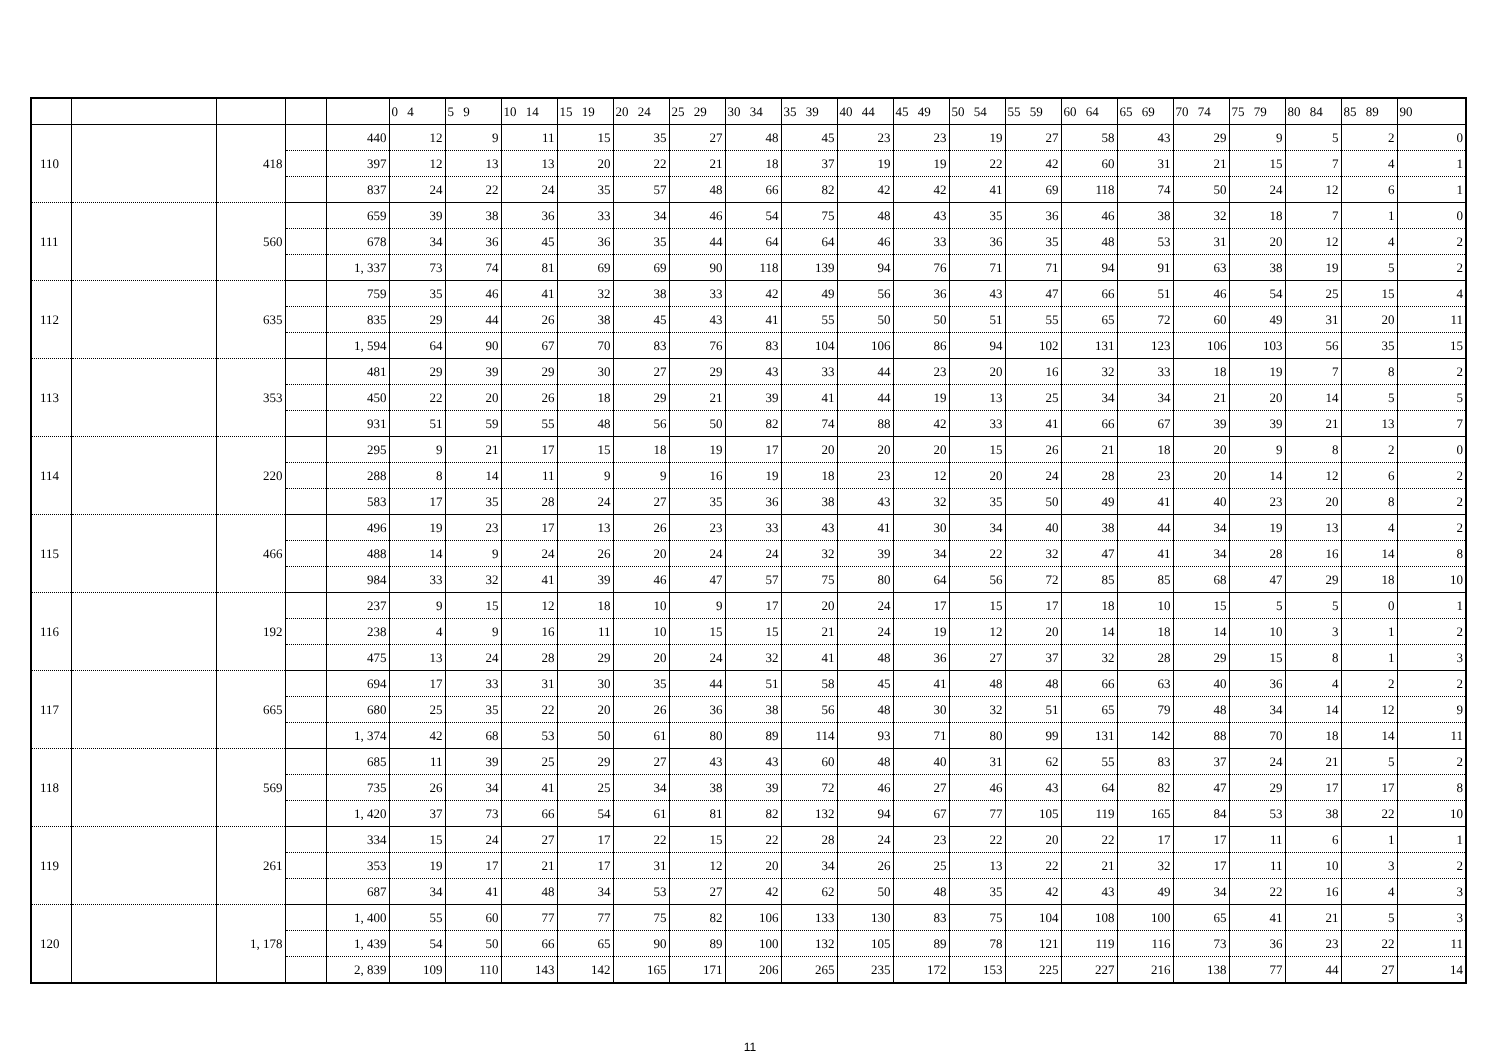| | | | | | 0 4 | 5 9 | 10 14 | 15 19 | 20 24 | 25 29 | 30 34 | 35 39 | 40 44 | 45 49 | 50 54 | 55 59 | 60 64 | 65 69 | 70 74 | 75 79 | 80 84 | 85 89 | 90 |
| --- | --- | --- | --- | --- | --- | --- | --- | --- | --- | --- | --- | --- | --- | --- | --- | --- | --- | --- | --- | --- | --- | --- | --- |
| 110 | | 418 | | 440 | 12 | 9 | 11 | 15 | 35 | 27 | 48 | 45 | 23 | 23 | 19 | 27 | 58 | 43 | 29 | 9 | 5 | 2 | 0 |
| | | | | 397 | 12 | 13 | 13 | 20 | 22 | 21 | 18 | 37 | 19 | 19 | 22 | 42 | 60 | 31 | 21 | 15 | 7 | 4 | 1 |
| | | | | 837 | 24 | 22 | 24 | 35 | 57 | 48 | 66 | 82 | 42 | 42 | 41 | 69 | 118 | 74 | 50 | 24 | 12 | 6 | 1 |
| 111 | | 560 | | 659 | 39 | 38 | 36 | 33 | 34 | 46 | 54 | 75 | 48 | 43 | 35 | 36 | 46 | 38 | 32 | 18 | 7 | 1 | 0 |
| | | | | 678 | 34 | 36 | 45 | 36 | 35 | 44 | 64 | 64 | 46 | 33 | 36 | 35 | 48 | 53 | 31 | 20 | 12 | 4 | 2 |
| | | | | 1, 337 | 73 | 74 | 81 | 69 | 69 | 90 | 118 | 139 | 94 | 76 | 71 | 71 | 94 | 91 | 63 | 38 | 19 | 5 | 2 |
| 112 | | 635 | | 759 | 35 | 46 | 41 | 32 | 38 | 33 | 42 | 49 | 56 | 36 | 43 | 47 | 66 | 51 | 46 | 54 | 25 | 15 | 4 |
| | | | | 835 | 29 | 44 | 26 | 38 | 45 | 43 | 41 | 55 | 50 | 50 | 51 | 55 | 65 | 72 | 60 | 49 | 31 | 20 | 11 |
| | | | | 1, 594 | 64 | 90 | 67 | 70 | 83 | 76 | 83 | 104 | 106 | 86 | 94 | 102 | 131 | 123 | 106 | 103 | 56 | 35 | 15 |
| 113 | | 353 | | 481 | 29 | 39 | 29 | 30 | 27 | 29 | 43 | 33 | 44 | 23 | 20 | 16 | 32 | 33 | 18 | 19 | 7 | 8 | 2 |
| | | | | 450 | 22 | 20 | 26 | 18 | 29 | 21 | 39 | 41 | 44 | 19 | 13 | 25 | 34 | 34 | 21 | 20 | 14 | 5 | 5 |
| | | | | 931 | 51 | 59 | 55 | 48 | 56 | 50 | 82 | 74 | 88 | 42 | 33 | 41 | 66 | 67 | 39 | 39 | 21 | 13 | 7 |
| 114 | | 220 | | 295 | 9 | 21 | 17 | 15 | 18 | 19 | 17 | 20 | 20 | 20 | 15 | 26 | 21 | 18 | 20 | 9 | 8 | 2 | 0 |
| | | | | 288 | 8 | 14 | 11 | 9 | 9 | 16 | 19 | 18 | 23 | 12 | 20 | 24 | 28 | 23 | 20 | 14 | 12 | 6 | 2 |
| | | | | 583 | 17 | 35 | 28 | 24 | 27 | 35 | 36 | 38 | 43 | 32 | 35 | 50 | 49 | 41 | 40 | 23 | 20 | 8 | 2 |
| 115 | | 466 | | 496 | 19 | 23 | 17 | 13 | 26 | 23 | 33 | 43 | 41 | 30 | 34 | 40 | 38 | 44 | 34 | 19 | 13 | 4 | 2 |
| | | | | 488 | 14 | 9 | 24 | 26 | 20 | 24 | 24 | 32 | 39 | 34 | 22 | 32 | 47 | 41 | 34 | 28 | 16 | 14 | 8 |
| | | | | 984 | 33 | 32 | 41 | 39 | 46 | 47 | 57 | 75 | 80 | 64 | 56 | 72 | 85 | 85 | 68 | 47 | 29 | 18 | 10 |
| 116 | | 192 | | 237 | 9 | 15 | 12 | 18 | 10 | 9 | 17 | 20 | 24 | 17 | 15 | 17 | 18 | 10 | 15 | 5 | 5 | 0 | 1 |
| | | | | 238 | 4 | 9 | 16 | 11 | 10 | 15 | 15 | 21 | 24 | 19 | 12 | 20 | 14 | 18 | 14 | 10 | 3 | 1 | 2 |
| | | | | 475 | 13 | 24 | 28 | 29 | 20 | 24 | 32 | 41 | 48 | 36 | 27 | 37 | 32 | 28 | 29 | 15 | 8 | 1 | 3 |
| 117 | | 665 | | 694 | 17 | 33 | 31 | 30 | 35 | 44 | 51 | 58 | 45 | 41 | 48 | 48 | 66 | 63 | 40 | 36 | 4 | 2 | 2 |
| | | | | 680 | 25 | 35 | 22 | 20 | 26 | 36 | 38 | 56 | 48 | 30 | 32 | 51 | 65 | 79 | 48 | 34 | 14 | 12 | 9 |
| | | | | 1, 374 | 42 | 68 | 53 | 50 | 61 | 80 | 89 | 114 | 93 | 71 | 80 | 99 | 131 | 142 | 88 | 70 | 18 | 14 | 11 |
| 118 | | 569 | | 685 | 11 | 39 | 25 | 29 | 27 | 43 | 43 | 60 | 48 | 40 | 31 | 62 | 55 | 83 | 37 | 24 | 21 | 5 | 2 |
| | | | | 735 | 26 | 34 | 41 | 25 | 34 | 38 | 39 | 72 | 46 | 27 | 46 | 43 | 64 | 82 | 47 | 29 | 17 | 17 | 8 |
| | | | | 1, 420 | 37 | 73 | 66 | 54 | 61 | 81 | 82 | 132 | 94 | 67 | 77 | 105 | 119 | 165 | 84 | 53 | 38 | 22 | 10 |
| 119 | | 261 | | 334 | 15 | 24 | 27 | 17 | 22 | 15 | 22 | 28 | 24 | 23 | 22 | 20 | 22 | 17 | 17 | 11 | 6 | 1 | 1 |
| | | | | 353 | 19 | 17 | 21 | 17 | 31 | 12 | 20 | 34 | 26 | 25 | 13 | 22 | 21 | 32 | 17 | 11 | 10 | 3 | 2 |
| | | | | 687 | 34 | 41 | 48 | 34 | 53 | 27 | 42 | 62 | 50 | 48 | 35 | 42 | 43 | 49 | 34 | 22 | 16 | 4 | 3 |
| 120 | | 1, 178 | | 1, 400 | 55 | 60 | 77 | 77 | 75 | 82 | 106 | 133 | 130 | 83 | 75 | 104 | 108 | 100 | 65 | 41 | 21 | 5 | 3 |
| | | | | 1, 439 | 54 | 50 | 66 | 65 | 90 | 89 | 100 | 132 | 105 | 89 | 78 | 121 | 119 | 116 | 73 | 36 | 23 | 22 | 11 |
| | | | | 2, 839 | 109 | 110 | 143 | 142 | 165 | 171 | 206 | 265 | 235 | 172 | 153 | 225 | 227 | 216 | 138 | 77 | 44 | 27 | 14 |
11